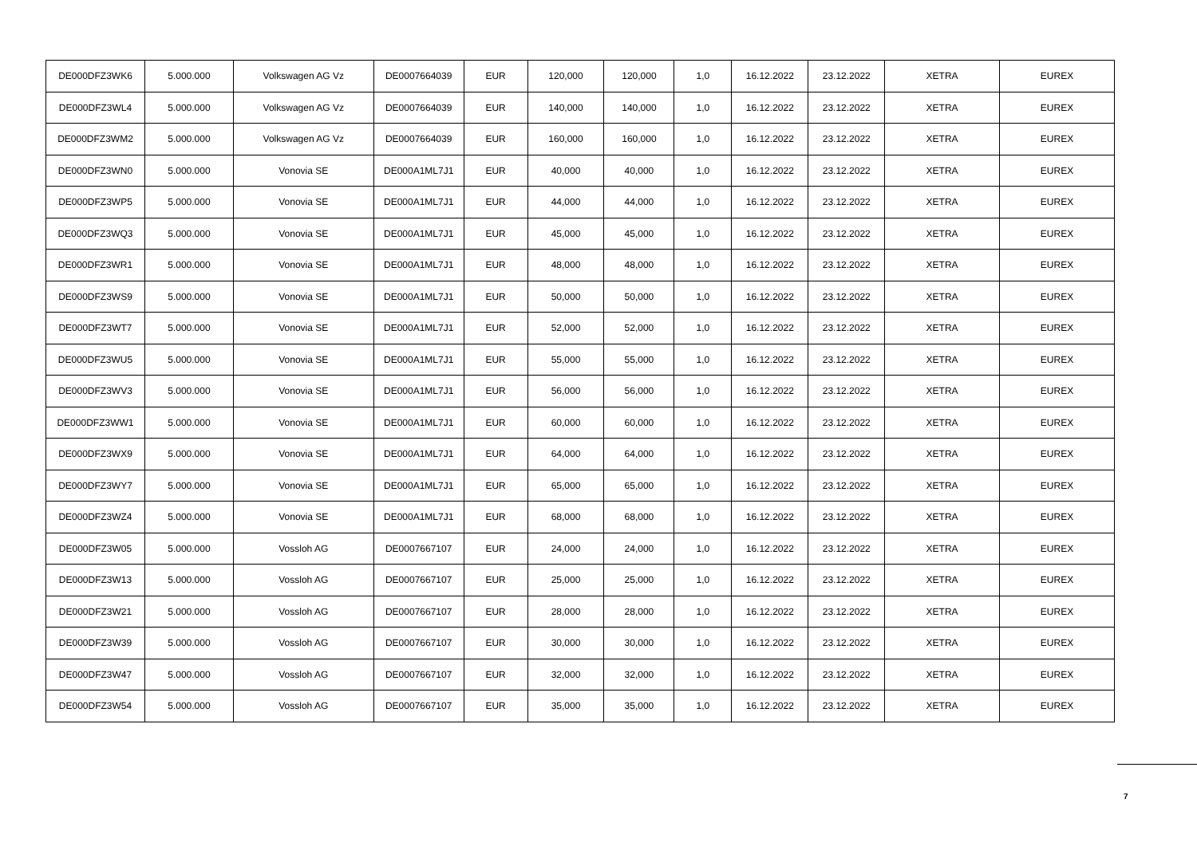| DE000DFZ3WK6 | 5.000.000 | Volkswagen AG Vz | DE0007664039 | EUR | 120,000 | 120,000 | 1,0 | 16.12.2022 | 23.12.2022 | XETRA | EUREX |
| DE000DFZ3WL4 | 5.000.000 | Volkswagen AG Vz | DE0007664039 | EUR | 140,000 | 140,000 | 1,0 | 16.12.2022 | 23.12.2022 | XETRA | EUREX |
| DE000DFZ3WM2 | 5.000.000 | Volkswagen AG Vz | DE0007664039 | EUR | 160,000 | 160,000 | 1,0 | 16.12.2022 | 23.12.2022 | XETRA | EUREX |
| DE000DFZ3WN0 | 5.000.000 | Vonovia SE | DE000A1ML7J1 | EUR | 40,000 | 40,000 | 1,0 | 16.12.2022 | 23.12.2022 | XETRA | EUREX |
| DE000DFZ3WP5 | 5.000.000 | Vonovia SE | DE000A1ML7J1 | EUR | 44,000 | 44,000 | 1,0 | 16.12.2022 | 23.12.2022 | XETRA | EUREX |
| DE000DFZ3WQ3 | 5.000.000 | Vonovia SE | DE000A1ML7J1 | EUR | 45,000 | 45,000 | 1,0 | 16.12.2022 | 23.12.2022 | XETRA | EUREX |
| DE000DFZ3WR1 | 5.000.000 | Vonovia SE | DE000A1ML7J1 | EUR | 48,000 | 48,000 | 1,0 | 16.12.2022 | 23.12.2022 | XETRA | EUREX |
| DE000DFZ3WS9 | 5.000.000 | Vonovia SE | DE000A1ML7J1 | EUR | 50,000 | 50,000 | 1,0 | 16.12.2022 | 23.12.2022 | XETRA | EUREX |
| DE000DFZ3WT7 | 5.000.000 | Vonovia SE | DE000A1ML7J1 | EUR | 52,000 | 52,000 | 1,0 | 16.12.2022 | 23.12.2022 | XETRA | EUREX |
| DE000DFZ3WU5 | 5.000.000 | Vonovia SE | DE000A1ML7J1 | EUR | 55,000 | 55,000 | 1,0 | 16.12.2022 | 23.12.2022 | XETRA | EUREX |
| DE000DFZ3WV3 | 5.000.000 | Vonovia SE | DE000A1ML7J1 | EUR | 56,000 | 56,000 | 1,0 | 16.12.2022 | 23.12.2022 | XETRA | EUREX |
| DE000DFZ3WW1 | 5.000.000 | Vonovia SE | DE000A1ML7J1 | EUR | 60,000 | 60,000 | 1,0 | 16.12.2022 | 23.12.2022 | XETRA | EUREX |
| DE000DFZ3WX9 | 5.000.000 | Vonovia SE | DE000A1ML7J1 | EUR | 64,000 | 64,000 | 1,0 | 16.12.2022 | 23.12.2022 | XETRA | EUREX |
| DE000DFZ3WY7 | 5.000.000 | Vonovia SE | DE000A1ML7J1 | EUR | 65,000 | 65,000 | 1,0 | 16.12.2022 | 23.12.2022 | XETRA | EUREX |
| DE000DFZ3WZ4 | 5.000.000 | Vonovia SE | DE000A1ML7J1 | EUR | 68,000 | 68,000 | 1,0 | 16.12.2022 | 23.12.2022 | XETRA | EUREX |
| DE000DFZ3W05 | 5.000.000 | Vossloh AG | DE0007667107 | EUR | 24,000 | 24,000 | 1,0 | 16.12.2022 | 23.12.2022 | XETRA | EUREX |
| DE000DFZ3W13 | 5.000.000 | Vossloh AG | DE0007667107 | EUR | 25,000 | 25,000 | 1,0 | 16.12.2022 | 23.12.2022 | XETRA | EUREX |
| DE000DFZ3W21 | 5.000.000 | Vossloh AG | DE0007667107 | EUR | 28,000 | 28,000 | 1,0 | 16.12.2022 | 23.12.2022 | XETRA | EUREX |
| DE000DFZ3W39 | 5.000.000 | Vossloh AG | DE0007667107 | EUR | 30,000 | 30,000 | 1,0 | 16.12.2022 | 23.12.2022 | XETRA | EUREX |
| DE000DFZ3W47 | 5.000.000 | Vossloh AG | DE0007667107 | EUR | 32,000 | 32,000 | 1,0 | 16.12.2022 | 23.12.2022 | XETRA | EUREX |
| DE000DFZ3W54 | 5.000.000 | Vossloh AG | DE0007667107 | EUR | 35,000 | 35,000 | 1,0 | 16.12.2022 | 23.12.2022 | XETRA | EUREX |
7